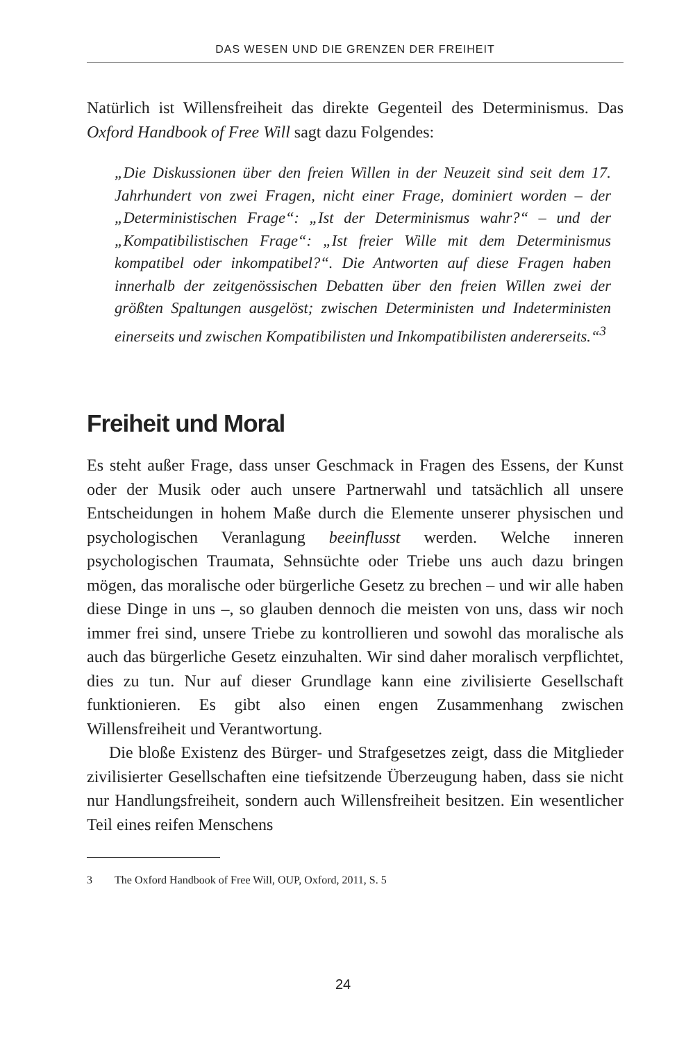DAS WESEN UND DIE GRENZEN DER FREIHEIT
Natürlich ist Willensfreiheit das direkte Gegenteil des Determinismus. Das Oxford Handbook of Free Will sagt dazu Folgendes:
„Die Diskussionen über den freien Willen in der Neuzeit sind seit dem 17. Jahrhundert von zwei Fragen, nicht einer Frage, dominiert worden – der „Deterministischen Frage“: „Ist der Determinismus wahr?“ – und der „Kompatibilistischen Frage“: „Ist freier Wille mit dem Determinismus kompatibel oder inkompatibel?“. Die Antworten auf diese Fragen haben innerhalb der zeitgenössischen Debatten über den freien Willen zwei der größten Spaltungen ausgelöst; zwischen Deterministen und Indeterministen einerseits und zwischen Kompatibilisten und Inkompatibilisten andererseits.“<sup>3</sup>
Freiheit und Moral
Es steht außer Frage, dass unser Geschmack in Fragen des Essens, der Kunst oder der Musik oder auch unsere Partnerwahl und tatsächlich all unsere Entscheidungen in hohem Maße durch die Elemente unserer physischen und psychologischen Veranlagung beeinflusst werden. Welche inneren psychologischen Traumata, Sehnsüchte oder Triebe uns auch dazu bringen mögen, das moralische oder bürgerliche Gesetz zu brechen – und wir alle haben diese Dinge in uns –, so glauben dennoch die meisten von uns, dass wir noch immer frei sind, unsere Triebe zu kontrollieren und sowohl das moralische als auch das bürgerliche Gesetz einzuhalten. Wir sind daher moralisch verpflichtet, dies zu tun. Nur auf dieser Grundlage kann eine zivilisierte Gesellschaft funktionieren. Es gibt also einen engen Zusammenhang zwischen Willensfreiheit und Verantwortung.
Die bloße Existenz des Bürger- und Strafgesetzes zeigt, dass die Mitglieder zivilisierter Gesellschaften eine tiefsitzende Überzeugung haben, dass sie nicht nur Handlungsfreiheit, sondern auch Willensfreiheit besitzen. Ein wesentlicher Teil eines reifen Menschens
3 The Oxford Handbook of Free Will, OUP, Oxford, 2011, S. 5
24